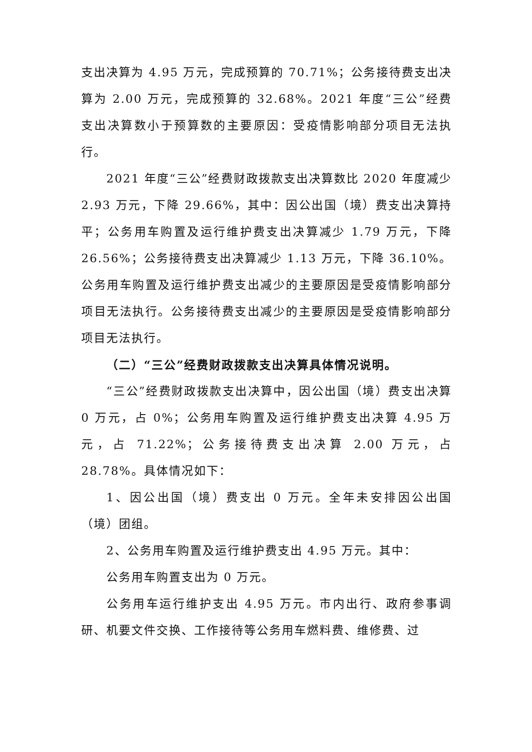支出决算为 4.95 万元，完成预算的 70.71%；公务接待费支出决算为 2.00 万元，完成预算的 32.68%。2021 年度“三公”经费支出决算数小于预算数的主要原因：受疫情影响部分项目无法执行。
2021 年度“三公”经费财政拨款支出决算数比 2020 年度减少 2.93 万元，下降 29.66%，其中：因公出国（境）费支出决算持平；公务用车购置及运行维护费支出决算减少 1.79 万元，下降 26.56%；公务接待费支出决算减少 1.13 万元，下降 36.10%。公务用车购置及运行维护费支出减少的主要原因是受疫情影响部分项目无法执行。公务接待费支出减少的主要原因是受疫情影响部分项目无法执行。
（二）“三公”经费财政拨款支出决算具体情况说明。
“三公”经费财政拨款支出决算中，因公出国（境）费支出决算 0 万元，占 0%；公务用车购置及运行维护费支出决算 4.95 万元，占 71.22%；公务接待费支出决算 2.00 万元，占 28.78%。具体情况如下：
1、因公出国（境）费支出 0 万元。全年未安排因公出国（境）团组。
2、公务用车购置及运行维护费支出 4.95 万元。其中：
公务用车购置支出为 0 万元。
公务用车运行维护支出 4.95 万元。市内出行、政府参事调研、机要文件交换、工作接待等公务用车燃料费、维修费、过